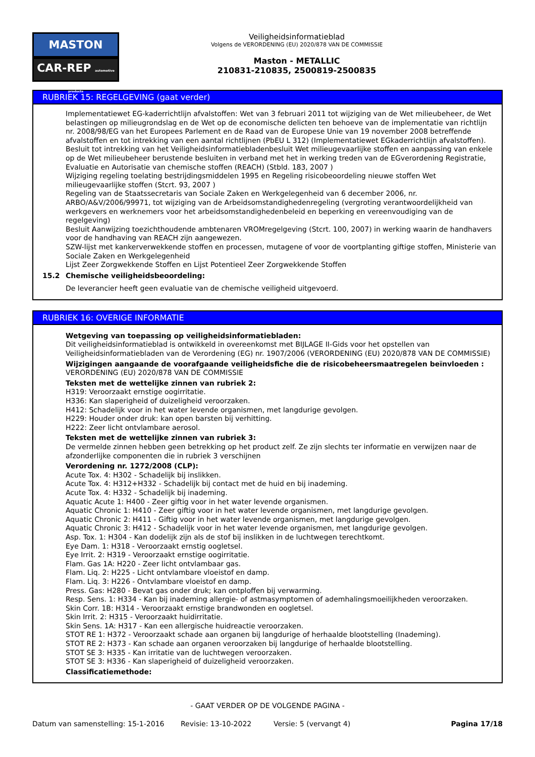MASTON
CAR-REP automotive products
Veiligheidsinformatieblad
Volgens de VERORDENING (EU) 2020/878 VAN DE COMMISSIE
Maston - METALLIC
210831-210835, 2500819-2500835
RUBRIEK 15: REGELGEVING (gaat verder)
Implementatiewet EG-kaderrichtlijn afvalstoffen: Wet van 3 februari 2011 tot wijziging van de Wet milieubeheer, de Wet belastingen op milieugrondslag en de Wet op de economische delicten ten behoeve van de implementatie van richtlijn nr. 2008/98/EG van het Europees Parlement en de Raad van de Europese Unie van 19 november 2008 betreffende afvalstoffen en tot intrekking van een aantal richtlijnen (PbEU L 312) (Implementatiewet EGkaderrichtlijn afvalstoffen).
Besluit tot intrekking van het Veiligheidsinformatiebladenbesluit Wet milieugevaarlijke stoffen en aanpassing van enkele op de Wet milieubeheer berustende besluiten in verband met het in werking treden van de EGverordening Registratie, Evaluatie en Autorisatie van chemische stoffen (REACH) (Stbld. 183, 2007 )
Wijziging regeling toelating bestrijdingsmiddelen 1995 en Regeling risicobeoordeling nieuwe stoffen Wet milieugevaarlijke stoffen (Stcrt. 93, 2007 )
Regeling van de Staatssecretaris van Sociale Zaken en Werkgelegenheid van 6 december 2006, nr. ARBO/A&V/2006/99971, tot wijziging van de Arbeidsomstandighedenregeling (vergroting verantwoordelijkheid van werkgevers en werknemers voor het arbeidsomstandighedenbeleid en beperking en vereenvoudiging van de regelgeving)
Besluit Aanwijzing toezichthoudende ambtenaren VROMregelgeving (Stcrt. 100, 2007) in werking waarin de handhavers voor de handhaving van REACH zijn aangewezen.
SZW-lijst met kankerverwekkende stoffen en processen, mutagene of voor de voortplanting giftige stoffen, Ministerie van Sociale Zaken en Werkgelegenheid
Lijst Zeer Zorgwekkende Stoffen en Lijst Potentieel Zeer Zorgwekkende Stoffen
15.2 Chemische veiligheidsbeoordeling:
De leverancier heeft geen evaluatie van de chemische veiligheid uitgevoerd.
RUBRIEK 16: OVERIGE INFORMATIE
Wetgeving van toepassing op veiligheidsinformatiebladen:
Dit veiligheidsinformatieblad is ontwikkeld in overeenkomst met BIJLAGE II-Gids voor het opstellen van Veiligheidsinformatiebladen van de Verordening (EG) nr. 1907/2006 (VERORDENING (EU) 2020/878 VAN DE COMMISSIE)
Wijzigingen aangaande de voorafgaande veiligheidsfiche die de risicobeheersmaatregelen beïnvloeden :
VERORDENING (EU) 2020/878 VAN DE COMMISSIE
Teksten met de wettelijke zinnen van rubriek 2:
H319: Veroorzaakt ernstige oogirritatie.
H336: Kan slaperigheid of duizeligheid veroorzaken.
H412: Schadelijk voor in het water levende organismen, met langdurige gevolgen.
H229: Houder onder druk: kan open barsten bij verhitting.
H222: Zeer licht ontvlambare aerosol.
Teksten met de wettelijke zinnen van rubriek 3:
De vermelde zinnen hebben geen betrekking op het product zelf. Ze zijn slechts ter informatie en verwijzen naar de afzonderlijke componenten die in rubriek 3 verschijnen
Verordening nr. 1272/2008 (CLP):
Acute Tox. 4: H302 - Schadelijk bij inslikken.
Acute Tox. 4: H312+H332 - Schadelijk bij contact met de huid en bij inademing.
Acute Tox. 4: H332 - Schadelijk bij inademing.
Aquatic Acute 1: H400 - Zeer giftig voor in het water levende organismen.
Aquatic Chronic 1: H410 - Zeer giftig voor in het water levende organismen, met langdurige gevolgen.
Aquatic Chronic 2: H411 - Giftig voor in het water levende organismen, met langdurige gevolgen.
Aquatic Chronic 3: H412 - Schadelijk voor in het water levende organismen, met langdurige gevolgen.
Asp. Tox. 1: H304 - Kan dodelijk zijn als de stof bij inslikken in de luchtwegen terechtkomt.
Eye Dam. 1: H318 - Veroorzaakt ernstig oogletsel.
Eye Irrit. 2: H319 - Veroorzaakt ernstige oogirritatie.
Flam. Gas 1A: H220 - Zeer licht ontvlambaar gas.
Flam. Liq. 2: H225 - Licht ontvlambare vloeistof en damp.
Flam. Liq. 3: H226 - Ontvlambare vloeistof en damp.
Press. Gas: H280 - Bevat gas onder druk; kan ontploffen bij verwarming.
Resp. Sens. 1: H334 - Kan bij inademing allergie- of astmasymptomen of ademhalingsmoeilijkheden veroorzaken.
Skin Corr. 1B: H314 - Veroorzaakt ernstige brandwonden en oogletsel.
Skin Irrit. 2: H315 - Veroorzaakt huidirritatie.
Skin Sens. 1A: H317 - Kan een allergische huidreactie veroorzaken.
STOT RE 1: H372 - Veroorzaakt schade aan organen bij langdurige of herhaalde blootstelling (Inademing).
STOT RE 2: H373 - Kan schade aan organen veroorzaken bij langdurige of herhaalde blootstelling.
STOT SE 3: H335 - Kan irritatie van de luchtwegen veroorzaken.
STOT SE 3: H336 - Kan slaperigheid of duizeligheid veroorzaken.
Classificatiemethode:
- GAAT VERDER OP DE VOLGENDE PAGINA -
Datum van samenstelling: 15-1-2016 Revisie: 13-10-2022 Versie: 5 (vervangt 4) Pagina 17/18